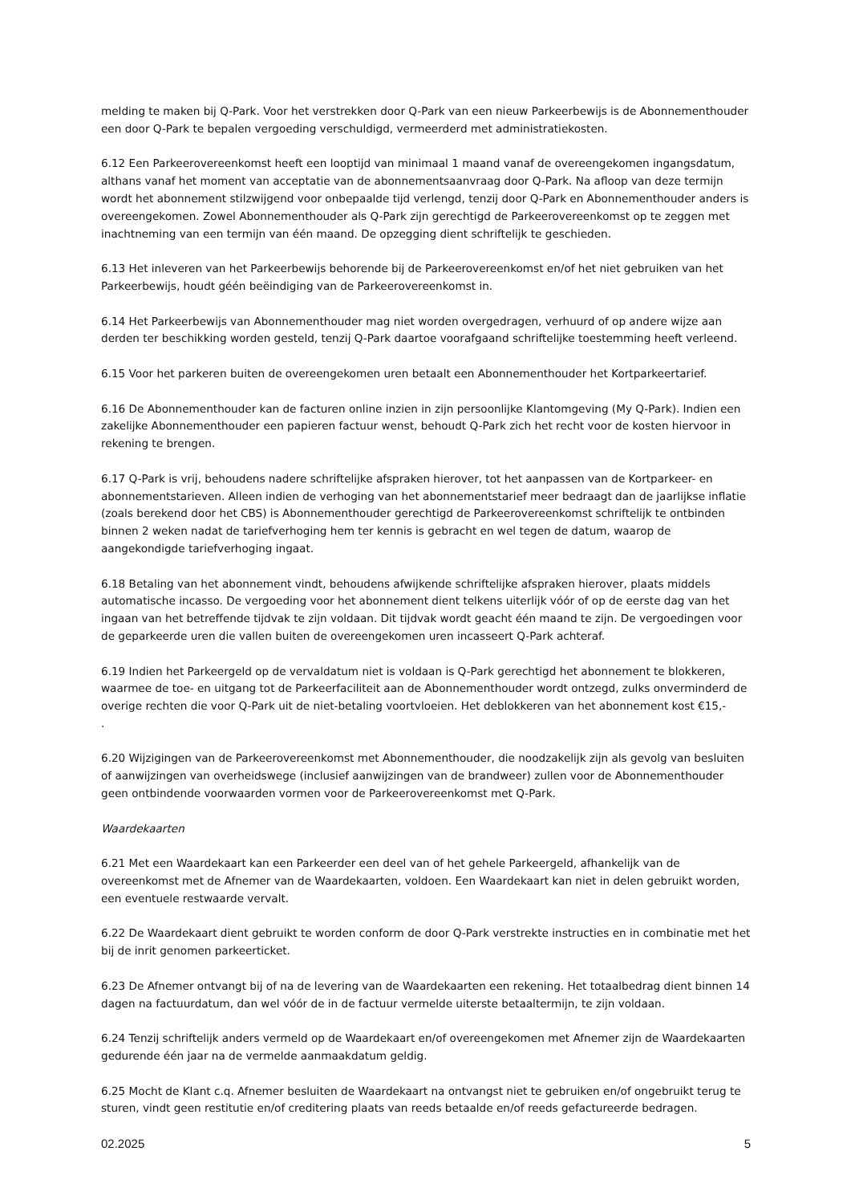melding te maken bij Q-Park. Voor het verstrekken door Q-Park van een nieuw Parkeerbewijs is de Abonnementhouder een door Q-Park te bepalen vergoeding verschuldigd, vermeerderd met administratiekosten.
6.12 Een Parkeerovereenkomst heeft een looptijd van minimaal 1 maand vanaf de overeengekomen ingangsdatum, althans vanaf het moment van acceptatie van de abonnementsaanvraag door Q-Park. Na afloop van deze termijn wordt het abonnement stilzwijgend voor onbepaalde tijd verlengd, tenzij door Q-Park en Abonnementhouder anders is overeengekomen. Zowel Abonnementhouder als Q-Park zijn gerechtigd de Parkeerovereenkomst op te zeggen met inachtneming van een termijn van één maand. De opzegging dient schriftelijk te geschieden.
6.13 Het inleveren van het Parkeerbewijs behorende bij de Parkeerovereenkomst en/of het niet gebruiken van het Parkeerbewijs, houdt géén beëindiging van de Parkeerovereenkomst in.
6.14 Het Parkeerbewijs van Abonnementhouder mag niet worden overgedragen, verhuurd of op andere wijze aan derden ter beschikking worden gesteld, tenzij Q-Park daartoe voorafgaand schriftelijke toestemming heeft verleend.
6.15 Voor het parkeren buiten de overeengekomen uren betaalt een Abonnementhouder het Kortparkeertarief.
6.16 De Abonnementhouder kan de facturen online inzien in zijn persoonlijke Klantomgeving (My Q-Park). Indien een zakelijke Abonnementhouder een papieren factuur wenst, behoudt Q-Park zich het recht voor de kosten hiervoor in rekening te brengen.
6.17 Q-Park is vrij, behoudens nadere schriftelijke afspraken hierover, tot het aanpassen van de Kortparkeer- en abonnementstarieven. Alleen indien de verhoging van het abonnementstarief meer bedraagt dan de jaarlijkse inflatie (zoals berekend door het CBS) is Abonnementhouder gerechtigd de Parkeerovereenkomst schriftelijk te ontbinden binnen 2 weken nadat de tariefverhoging hem ter kennis is gebracht en wel tegen de datum, waarop de aangekondigde tariefverhoging ingaat.
6.18 Betaling van het abonnement vindt, behoudens afwijkende schriftelijke afspraken hierover, plaats middels automatische incasso. De vergoeding voor het abonnement dient telkens uiterlijk vóór of op de eerste dag van het ingaan van het betreffende tijdvak te zijn voldaan. Dit tijdvak wordt geacht één maand te zijn. De vergoedingen voor de geparkeerde uren die vallen buiten de overeengekomen uren incasseert Q-Park achteraf.
6.19 Indien het Parkeergeld op de vervaldatum niet is voldaan is Q-Park gerechtigd het abonnement te blokkeren, waarmee de toe- en uitgang tot de Parkeerfaciliteit aan de Abonnementhouder wordt ontzegd, zulks onverminderd de overige rechten die voor Q-Park uit de niet-betaling voortvloeien. Het deblokkeren van het abonnement kost €15,-
.
6.20 Wijzigingen van de Parkeerovereenkomst met Abonnementhouder, die noodzakelijk zijn als gevolg van besluiten of aanwijzingen van overheidswege (inclusief aanwijzingen van de brandweer) zullen voor de Abonnementhouder geen ontbindende voorwaarden vormen voor de Parkeerovereenkomst met Q-Park.
Waardekaarten
6.21 Met een Waardekaart kan een Parkeerder een deel van of het gehele Parkeergeld, afhankelijk van de overeenkomst met de Afnemer van de Waardekaarten, voldoen. Een Waardekaart kan niet in delen gebruikt worden, een eventuele restwaarde vervalt.
6.22 De Waardekaart dient gebruikt te worden conform de door Q-Park verstrekte instructies en in combinatie met het bij de inrit genomen parkeerticket.
6.23 De Afnemer ontvangt bij of na de levering van de Waardekaarten een rekening. Het totaalbedrag dient binnen 14 dagen na factuurdatum, dan wel vóór de in de factuur vermelde uiterste betaaltermijn, te zijn voldaan.
6.24 Tenzij schriftelijk anders vermeld op de Waardekaart en/of overeengekomen met Afnemer zijn de Waardekaarten gedurende één jaar na de vermelde aanmaakdatum geldig.
6.25 Mocht de Klant c.q. Afnemer besluiten de Waardekaart na ontvangst niet te gebruiken en/of ongebruikt terug te sturen, vindt geen restitutie en/of creditering plaats van reeds betaalde en/of reeds gefactureerde bedragen.
02.2025 5